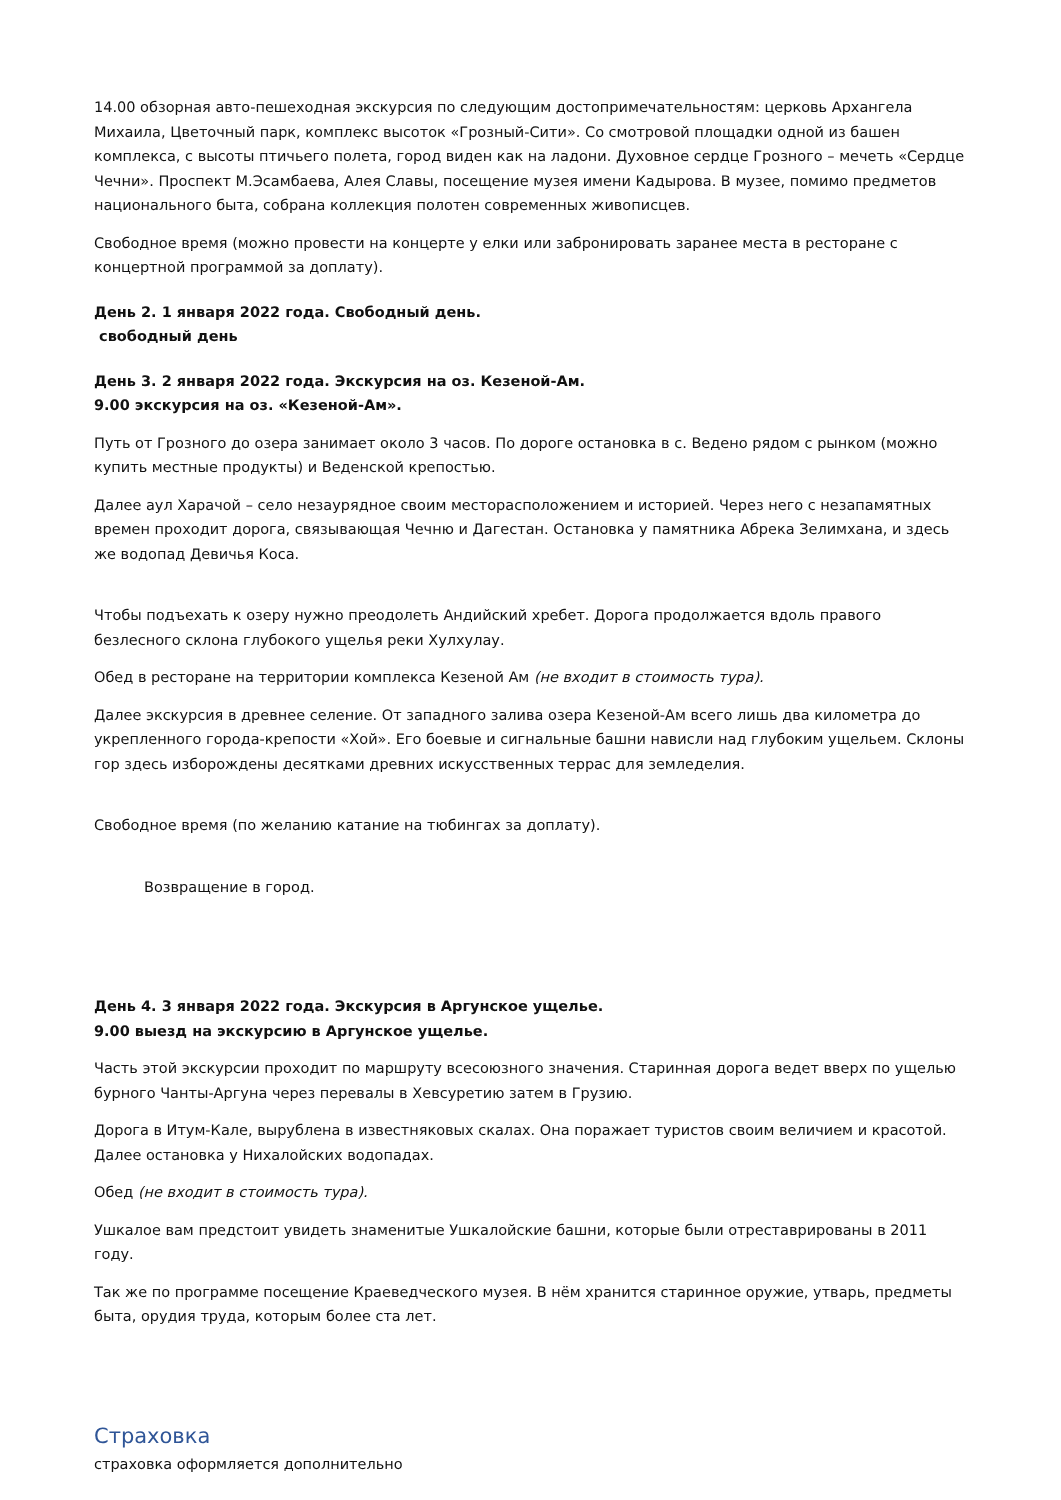14.00 обзорная авто-пешеходная экскурсия по следующим достопримечательностям: церковь Архангела Михаила, Цветочный парк, комплекс высоток «Грозный-Сити». Со смотровой площадки одной из башен комплекса, с высоты птичьего полета, город виден как на ладони. Духовное сердце Грозного – мечеть «Сердце Чечни». Проспект М.Эсамбаева, Алея Славы, посещение музея имени Кадырова. В музее, помимо предметов национального быта, собрана коллекция полотен современных живописцев.
Свободное время (можно провести на концерте у елки или забронировать заранее места в ресторане с концертной программой за доплату).
День 2. 1 января 2022 года. Свободный день.
свободный день
День 3. 2 января 2022 года. Экскурсия на оз. Кезеной-Ам.
9.00 экскурсия на оз. «Кезеной-Ам».
Путь от Грозного до озера занимает около 3 часов. По дороге остановка в с. Ведено рядом с рынком (можно купить местные продукты) и Веденской крепостью.
Далее аул Харачой – село незаурядное своим месторасположением и историей. Через него с незапамятных времен проходит дорога, связывающая Чечню и Дагестан. Остановка у памятника Абрека Зелимхана, и здесь же водопад Девичья Коса.
Чтобы подъехать к озеру нужно преодолеть Андийский хребет. Дорога продолжается вдоль правого безлесного склона глубокого ущелья реки Хулхулау.
Обед в ресторане на территории комплекса Кезеной Ам (не входит в стоимость тура).
Далее экскурсия в древнее селение. От западного залива озера Кезеной-Ам всего лишь два километра до укрепленного города-крепости «Хой». Его боевые и сигнальные башни нависли над глубоким ущельем. Склоны гор здесь изборождены десятками древних искусственных террас для земледелия.
Свободное время (по желанию катание на тюбингах за доплату).
Возвращение в город.
День 4. 3 января 2022 года. Экскурсия в Аргунское ущелье.
9.00 выезд на экскурсию в Аргунское ущелье.
Часть этой экскурсии проходит по маршруту всесоюзного значения. Старинная дорога ведет вверх по ущелью бурного Чанты-Аргуна через перевалы в Хевсуретию затем в Грузию.
Дорога в Итум-Кале, вырублена в известняковых скалах. Она поражает туристов своим величием и красотой. Далее остановка у Нихалойских водопадах.
Обед (не входит в стоимость тура).
Ушкалое вам предстоит увидеть знаменитые Ушкалойские башни, которые были отреставрированы в 2011 году.
Так же по программе посещение Краеведческого музея. В нём хранится старинное оружие, утварь, предметы быта, орудия труда, которым более ста лет.
Страховка
страховка оформляется дополнительно